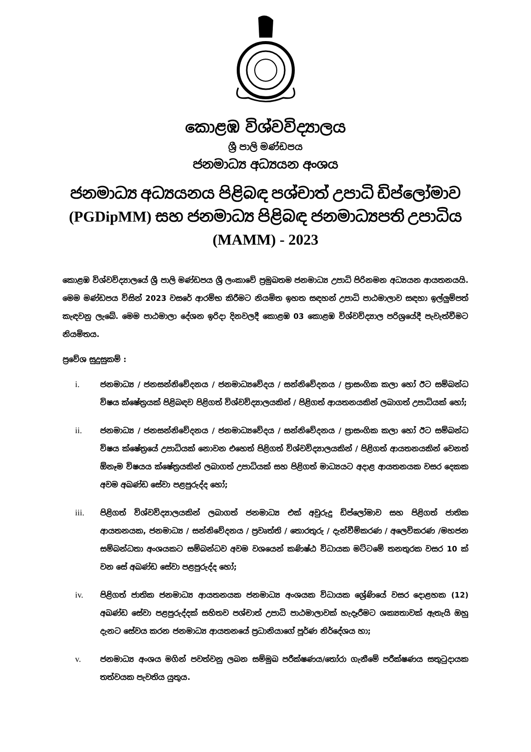කොළඹ විශ්වවිද්‍යාලය
ශ්‍රී පාලි මණ්ඩපය
ජනමාධ්‍ය අධ්‍යයන අංශය
ජනමාධ්‍ය අධ්‍යයනය පිළිබඳ පශ්චාත් උපාධි ඩිප්ලෝමාව (PGDipMM) සහ ජනමාධ්‍ය පිළිබඳ ජනමාධ්‍යපති උපාධිය (MAMM) - 2023
කොළඹ විශ්වවිද්‍යාලයේ ශ්‍රී පාලි මණ්ඩපය ශ්‍රී ලංකාවේ ප්‍රමුඛතම ජනමාධ්‍ය උපාධි පිරිනමන අධ්‍යයන ආයතනයයි. මෙම මණ්ඩපය විසින් 2023 වසරේ ආරම්භ කිරීමට නියමිත ඉහත සඳහන් උපාධි පාඨමාලාව සඳහා ඉල්ලුම්පත් කැඳවනු ලැබේ. මෙම පාඨමාලා දේශන ඉරිදා දිනවලදී කොළඹ 03 කොළඹ විශ්වවිද්‍යාල පරිශ්‍රයේදී පැවැත්වීමට නියමිතය.
ප්‍රවේශ සුදුසුකම් :
i. ජනමාධ්‍ය / ජනසන්නිවේදනය / ජනමාධ්‍යවේදය / සන්නිවේදනය / ප්‍රාසංගික කලා හෝ ඊට සම්බන්ධ විෂය ක්ෂේත්‍රයක් පිළිබඳව පිළිගත් විශ්වවිද්‍යාලයකින් / පිළිගත් ආයතනයකින් ලබාගත් උපාධියක් හෝ;
ii. ජනමාධ්‍ය / ජනසන්නිවේදනය / ජනමාධ්‍යවේදය / සන්නිවේදනය / ප්‍රාසංගික කලා හෝ ඊට සම්බන්ධ විෂය ක්ෂේත්‍රයේ උපාධියක් නොවන එහෙත් පිළිගත් විශ්වවිද්‍යාලයකින් / පිළිගත් ආයතනයකින් වෙනත් ඕනෑම විෂයය ක්ෂේත්‍රයකින් ලබාගත් උපාධියක් සහ පිළිගත් මාධ්‍යයට අදාළ ආයතනයක වසර දෙකක අවම අඛණ්ඩ සේවා පළපුරුද්ද හෝ;
iii. පිළිගත් විශ්වවිද්‍යාලයකින් ලබාගත් ජනමාධ්‍ය එක් අවුරුදු ඩිප්ලෝමාව සහ පිළිගත් ජාතික ආයතනයක, ජනමාධ්‍ය / සන්නිවේදනය / ප්‍රවෘත්ති / තොරතුරු / දැන්වීම්කරණ / අලෙවිකරණ /මහජන සම්බන්ධතා අංශයකට සම්බන්ධව අවම වශයෙන් කණිෂ්ඨ විධායක මට්ටමේ තනතුරක වසර 10 ක් වන සේ අඛණ්ඩ සේවා පළපුරුද්ද හෝ;
iv. පිළිගත් ජාතික ජනමාධ්‍ය ආයතනයක ජනමාධ්‍ය අංශයක විධායක ශ්‍රේණියේ වසර දොළහක (12) අඛණ්ඩ සේවා පළපුරුද්දක් සහිතව පශ්චාත් උපාධි පාඨමාලාවක් හැදෑරීමට ශක්‍යතාවක් ඇතැයි ඔහු දැනට සේවය කරන ජනමාධ්‍ය ආයතනයේ ප්‍රධානියාගේ පූර්ණ නිර්දේශය හා;
v. ජනමාධ්‍ය අංශය මගින් පවත්වනු ලබන සම්මුඛ පරීක්ෂණය/තෝරා ගැනීමේ පරීක්ෂණය සතුටුදායක තත්වයක පැවතිය යුතුය.